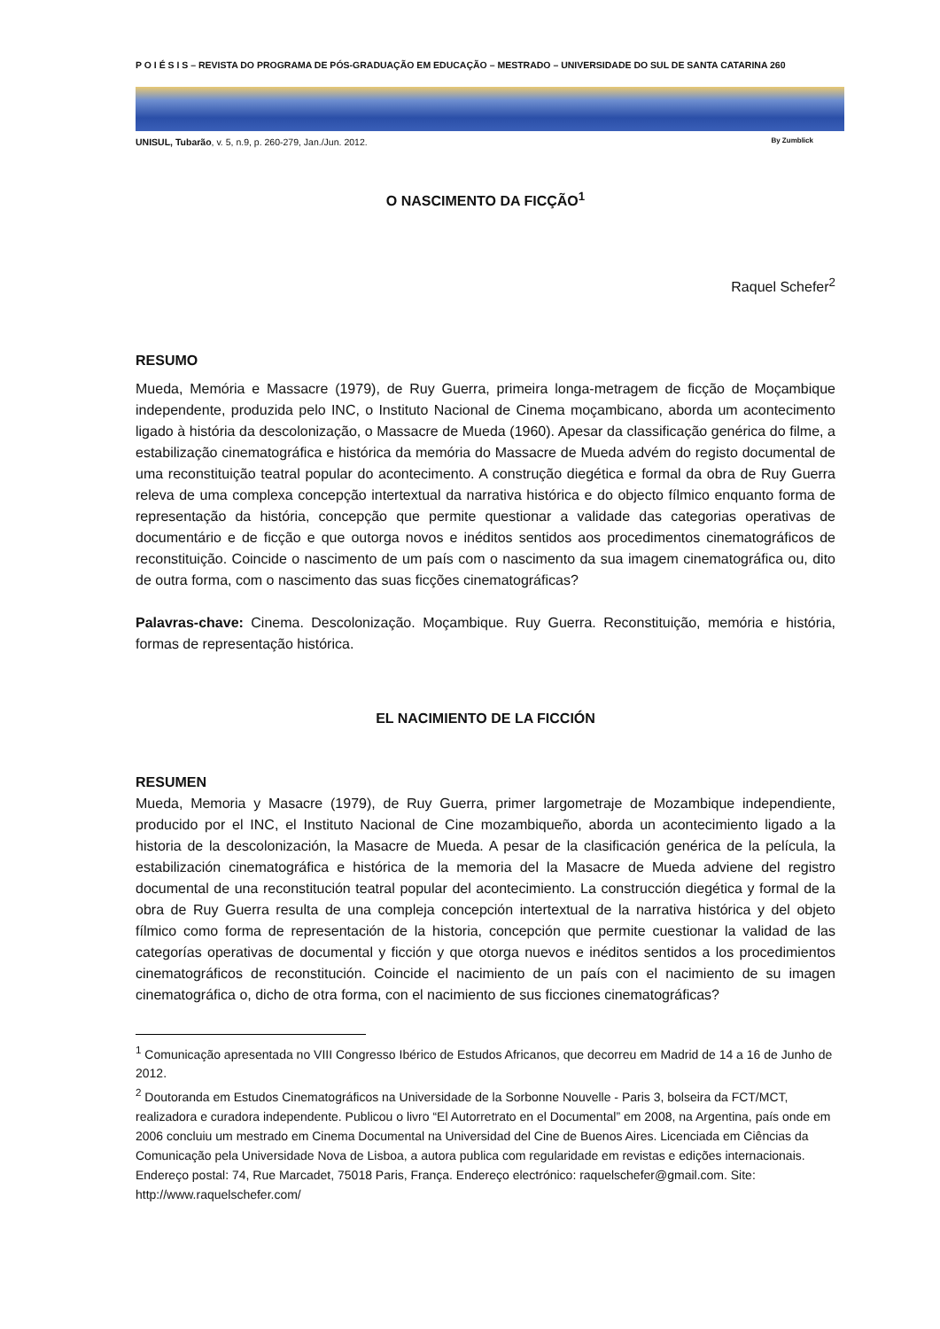P O I É S I S – REVISTA DO PROGRAMA DE PÓS-GRADUAÇÃO EM EDUCAÇÃO – MESTRADO – UNIVERSIDADE DO SUL DE SANTA CATARINA 260
UNISUL, Tubarão, v. 5, n.9, p. 260-279, Jan./Jun. 2012. By Zumblick
O NASCIMENTO DA FICÇÃO<sup>1</sup>
Raquel Schefer<sup>2</sup>
RESUMO
Mueda, Memória e Massacre (1979), de Ruy Guerra, primeira longa-metragem de ficção de Moçambique independente, produzida pelo INC, o Instituto Nacional de Cinema moçambicano, aborda um acontecimento ligado à história da descolonização, o Massacre de Mueda (1960). Apesar da classificação genérica do filme, a estabilização cinematográfica e histórica da memória do Massacre de Mueda advém do registo documental de uma reconstituição teatral popular do acontecimento. A construção diegética e formal da obra de Ruy Guerra releva de uma complexa concepção intertextual da narrativa histórica e do objecto fílmico enquanto forma de representação da história, concepção que permite questionar a validade das categorias operativas de documentário e de ficção e que outorga novos e inéditos sentidos aos procedimentos cinematográficos de reconstituição. Coincide o nascimento de um país com o nascimento da sua imagem cinematográfica ou, dito de outra forma, com o nascimento das suas ficções cinematográficas?
Palavras-chave: Cinema. Descolonização. Moçambique. Ruy Guerra. Reconstituição, memória e história, formas de representação histórica.
EL NACIMIENTO DE LA FICCIÓN
RESUMEN
Mueda, Memoria y Masacre (1979), de Ruy Guerra, primer largometraje de Mozambique independiente, producido por el INC, el Instituto Nacional de Cine mozambiqueño, aborda un acontecimiento ligado a la historia de la descolonización, la Masacre de Mueda. A pesar de la clasificación genérica de la película, la estabilización cinematográfica e histórica de la memoria del la Masacre de Mueda adviene del registro documental de una reconstitución teatral popular del acontecimiento. La construcción diegética y formal de la obra de Ruy Guerra resulta de una compleja concepción intertextual de la narrativa histórica y del objeto fílmico como forma de representación de la historia, concepción que permite cuestionar la validad de las categorías operativas de documental y ficción y que otorga nuevos e inéditos sentidos a los procedimientos cinematográficos de reconstitución. Coincide el nacimiento de un país con el nacimiento de su imagen cinematográfica o, dicho de otra forma, con el nacimiento de sus ficciones cinematográficas?
<sup>1</sup> Comunicação apresentada no VIII Congresso Ibérico de Estudos Africanos, que decorreu em Madrid de 14 a 16 de Junho de 2012.
<sup>2</sup> Doutoranda em Estudos Cinematográficos na Universidade de la Sorbonne Nouvelle - Paris 3, bolseira da FCT/MCT, realizadora e curadora independente. Publicou o livro “El Autorretrato en el Documental” em 2008, na Argentina, país onde em 2006 concluiu um mestrado em Cinema Documental na Universidad del Cine de Buenos Aires. Licenciada em Ciências da Comunicação pela Universidade Nova de Lisboa, a autora publica com regularidade em revistas e edições internacionais. Endereço postal: 74, Rue Marcadet, 75018 Paris, França. Endereço electrónico: raquelschefer@gmail.com. Site: http://www.raquelschefer.com/